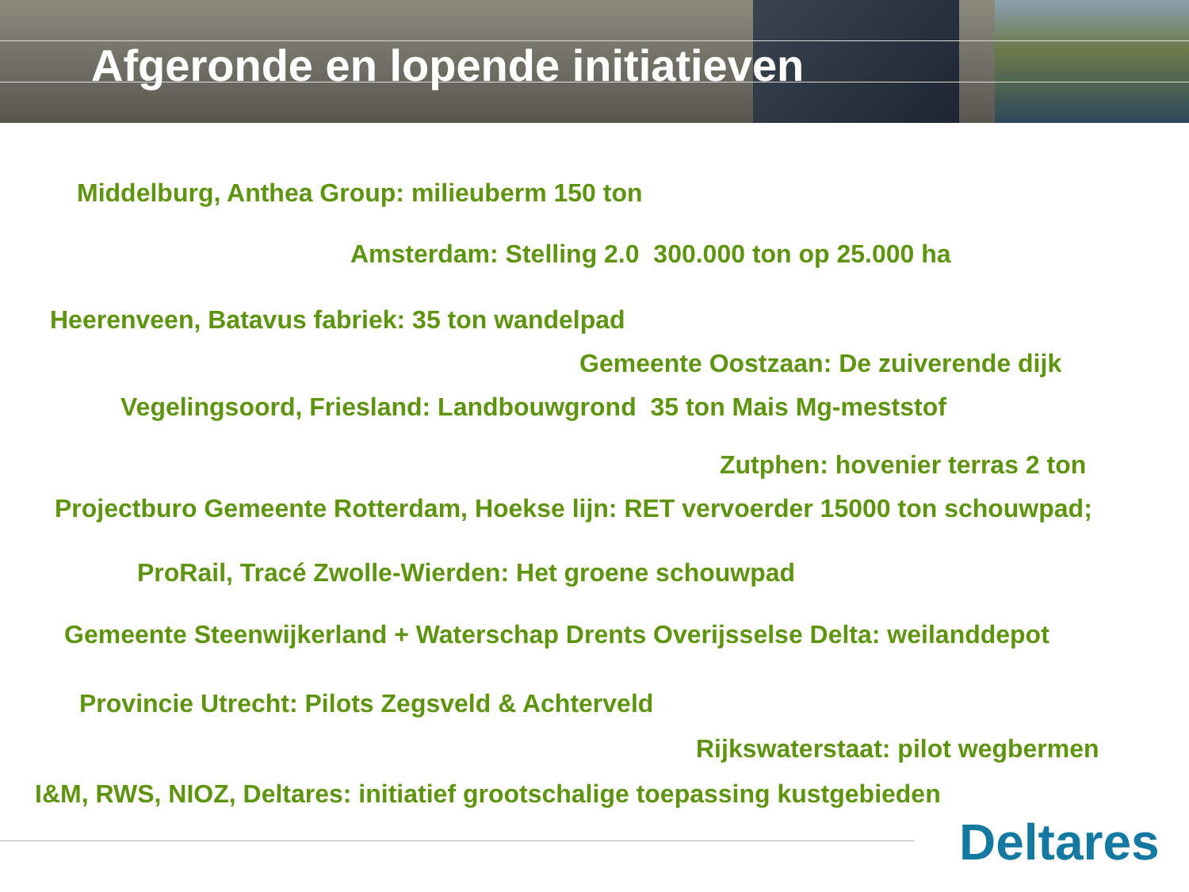Afgeronde en lopende initiatieven
Middelburg, Anthea Group: milieuberm 150 ton
Amsterdam: Stelling 2.0 300.000 ton op 25.000 ha
Heerenveen, Batavus fabriek: 35 ton wandelpad
Gemeente Oostzaan: De zuiverende dijk
Vegelingsoord, Friesland: Landbouwgrond 35 ton Mais Mg-meststof
Zutphen: hovenier terras 2 ton
Projectburo Gemeente Rotterdam, Hoekse lijn: RET vervoerder 15000 ton schouwpad;
ProRail, Tracé Zwolle-Wierden: Het groene schouwpad
Gemeente Steenwijkerland + Waterschap Drents Overijsselse Delta: weilanddepot
Provincie Utrecht: Pilots Zegsveld & Achterveld
Rijkswaterstaat: pilot wegbermen
I&M, RWS, NIOZ, Deltares: initiatief grootschalige toepassing kustgebieden
Deltares